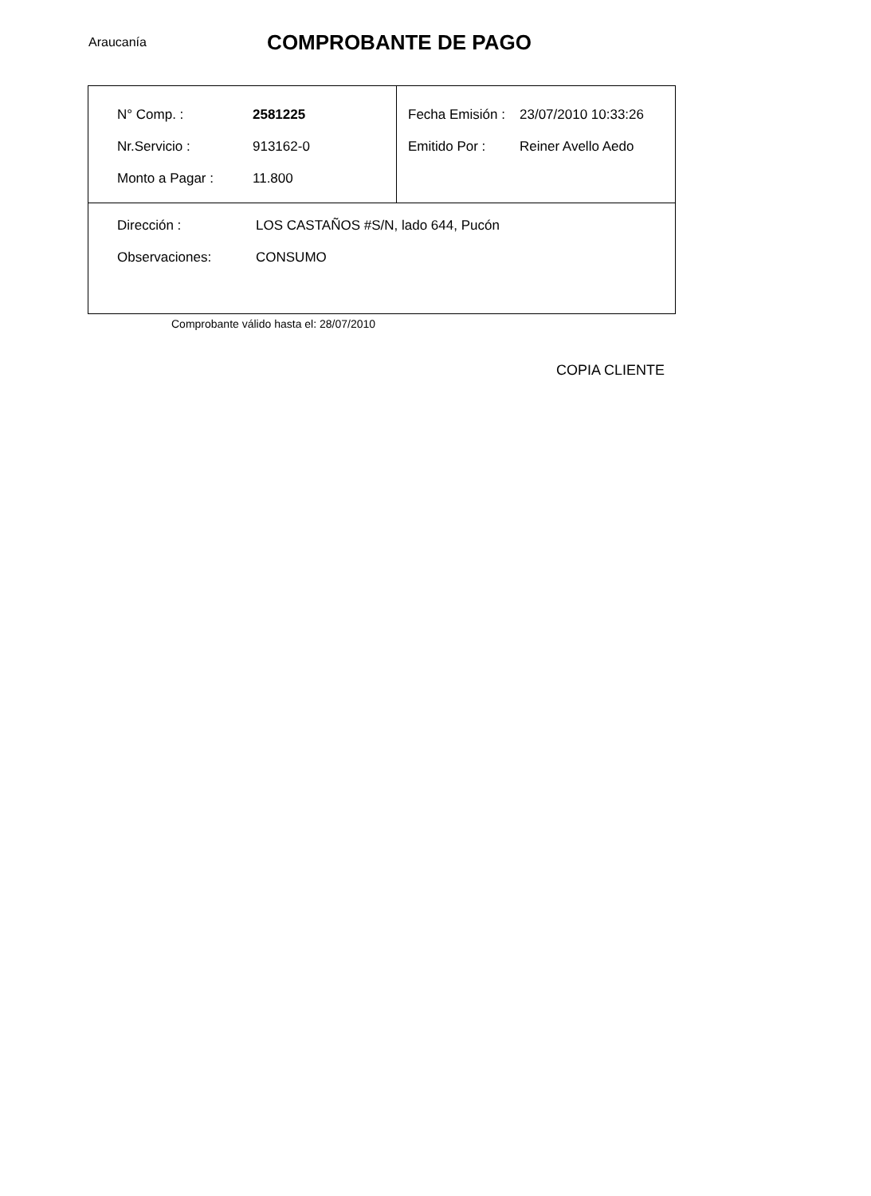Araucanía
COMPROBANTE DE PAGO
| / N° Comp. : / 2581225 / / Nr.Servicio : / 913162-0 / / Monto a Pagar : / 11.800 / | / Fecha Emisión : / 23/07/2010 10:33:26 / / Emitido Por : / Reiner Avello Aedo / |
| / Dirección : / LOS CASTAÑOS #S/N, lado 644, Pucón / / Observaciones: / CONSUMO / | |
Comprobante válido hasta el: 28/07/2010
COPIA CLIENTE